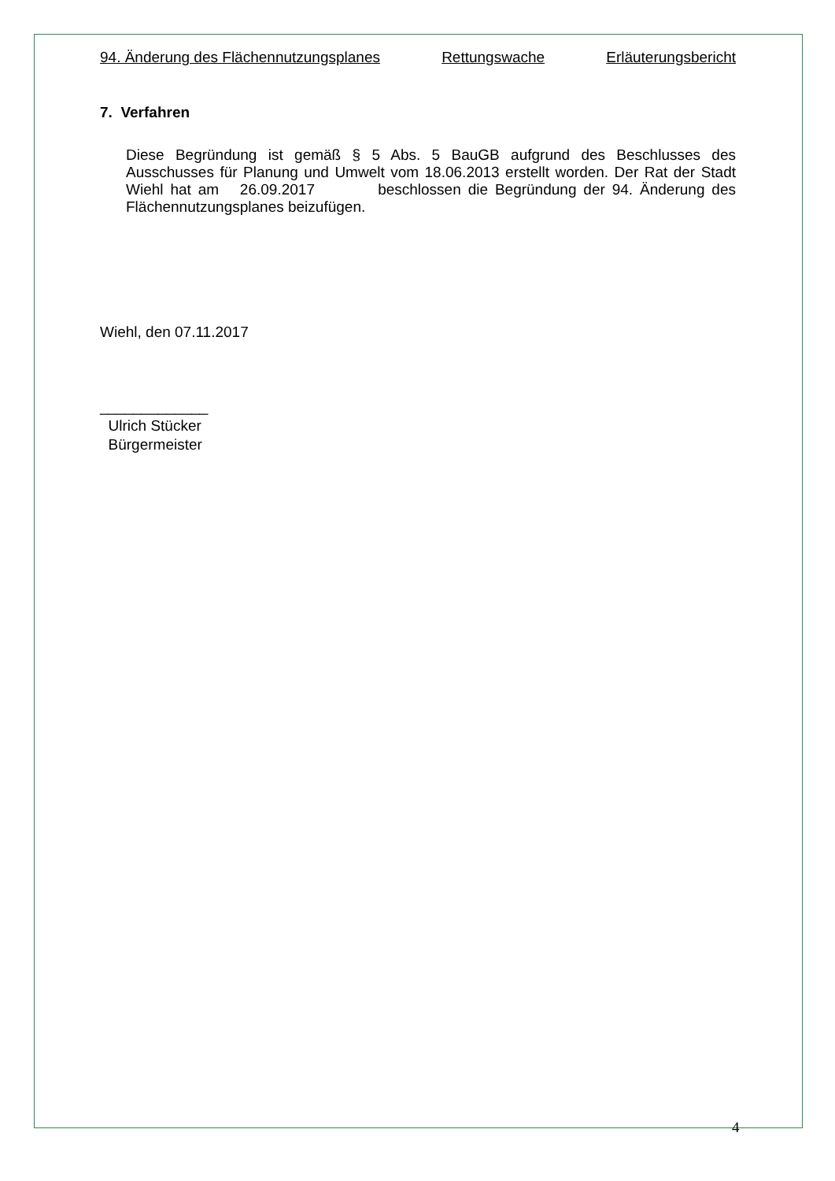94. Änderung des Flächennutzungsplanes Rettungswache Erläuterungsbericht
7. Verfahren
Diese Begründung ist gemäß § 5 Abs. 5 BauGB aufgrund des Beschlusses des Ausschusses für Planung und Umwelt vom 18.06.2013 erstellt worden. Der Rat der Stadt Wiehl hat am 26.09.2017 beschlossen die Begründung der 94. Änderung des Flächennutzungsplanes beizufügen.
Wiehl, den 07.11.2017
_____________
Ulrich Stücker
Bürgermeister
4